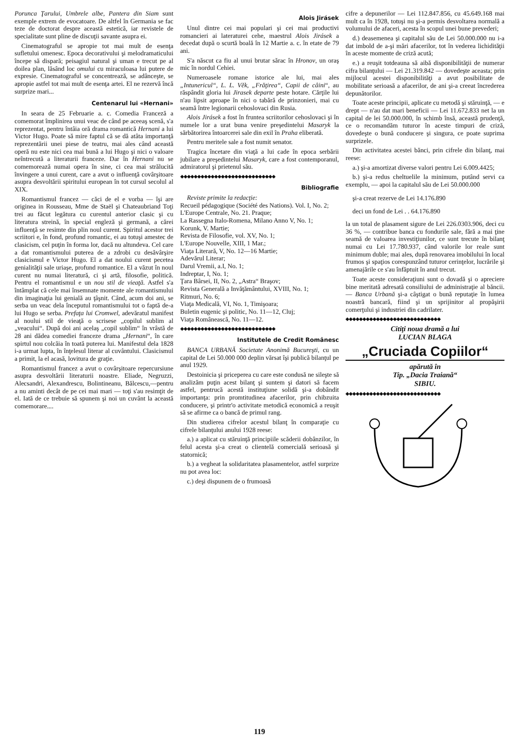Porunca Ţarului, Umbrele albe, Pantera din Siam sunt exemple extrem de evocatoare. De altfel în Germania se fac teze de doctorat despre această estetică, iar revistele de specialitate sunt pline de discuţii savante asupra ei.
Cinematograful se apropie tot mai mult de esenţa sufletului omenesc. Epoca decorativului şi melodramaticului începe să dispară; peisagiul natural şi uman e trecut pe al doilea plan, lăsând loc omului cu miraculoasa lui putere de expresie. Cinematograful se concentrează, se adânceşte, se apropie astfel tot mai mult de esenţa artei. El ne rezervă încă surprize mari...
Centenarul lui «Hernani»
In seara de 25 Februarie a. c. Comedia Franceză a comemorat împlinirea unui veac de când pe aceeaş scenă, s'a reprezentat, pentru întâia oră drama romantică Hernani a lui Victor Hugo. Poate să mire faptul că se dă atâta importanţă reprezentării unei piese de teatru, mai ales când această operă nu este nici cea mai bună a lui Hugo şi nici o valoare neîntrecută a literaturii franceze. Dar în Hernani nu se comemorează numai opera în sine, ci cea mai strălucită învingere a unui curent, care a avut o influenţă covârşitoare asupra desvoltării spiritului european în tot cursul secolul al XIX.
Romantismul francez — căci de el e vorba — îşi are originea in Rousseau, Mme de Staël şi Chateaubriand Toţi trei au făcut legătura cu curentul anterior clasic şi cu literatura streină, în special engleză şi germană, a cărei influenţă se resimte din plin noul curent. Spiritul acestor trei scriitori e, în fond, profund romantic, ei au totuşi amestec de clasicism, cel puţin în forma lor, dacă nu altundeva. Cel care a dat romantismului puterea de a zdrobi cu desăvârşire clasicismul e Victor Hugo. El a dat noului curent pecetea genialităţii sale uriaşe, profund romantice. El a văzut în noul curent nu numai literatură, ci şi artă, filosofie, politică. Pentru el romantismul e un nou stil de vieaţă. Astfel s'a întâmplat că cele mai însemnate momente ale romantismului din imaginaţia lui genială au ţâşnit. Când, acum doi ani, se serba un veac dela începutul romantismului tot o faptă de-a lui Hugo se serba. Prefaţa lui Cromwel, adevăratul manifest al noului stil de vieaţă o scrisese „copilul sublim al „veacului“. După doi ani acelaş „copil sublim“ în vrâstă de 28 ani dădea comediei franceze drama „Hernani“, în care spirtul nou colcăia în toată puterea lui. Manifestul dela 1828 i-a urmat lupta, în înţelesul literar al cuvântului. Clasicismul a primit, la el acasă, lovitura de graţie.
Romantismul francez a avut o covârşitoare repercursiune asupra desvoltării literaturii noastre. Eliade, Negruzzi, Alecsandri, Alexandrescu, Bolintineanu, Bălcescu,—pentru a nu aminti decât de pe cei mai mari — toţi s'au resimţit de el. Iată de ce trebuie să spunem şi noi un cuvânt la această comemorare....
Alois Jirásek
Unul dintre cei mai populari şi cei mai productivi romancieri ai lateraturei cehe, maestrul Alois Jirásek a decedat după o scurtă boală în 12 Martie a. c. în etate de 79 ani.
S'a născut ca fiu al unui brutar sărac în Hronov, un oraş mic în nordul Cehiei.
Numeroasele romane istorice ale lui, mai ales „Intunericul“, L. L. Věk, „Frăţirea“, Capii de câini“, au răspândit gloria lui Jirasek departe peste hotare. Cărţile lui n'au lipsit aproape în nici o tabără de prinzonieri, mai cu seamă între legionarii cehoslovaci din Rusia.
Alois Jirásek a fost în fruntea scriitorilor cehoslovaci şi în numele lor a urat buna venire preşedintelui Masaryk la sărbătorirea întoarcerei sale din exil în Praha eliberată.
Pentru meritele sale a fost numit senator.
Tragica încetare din viaţă a lui cade în epoca serbării jubilare a preşedintelui Masaryk, care a fost contemporanul, admiratorul şi prietenul său.
◆◆◆◆◆◆◆◆◆◆◆◆◆◆◆◆◆◆◆◆◆◆◆◆◆◆◆◆
Bibliografie
Reviste primite la redacţie:
Recueil pédagogique (Société des Nations). Vol. I, No. 2;
L'Europe Centrale, No. 21. Praque;
La Rassegna Italo-Romena, Milano Anno V, No. 1;
Korunk, V. Martie;
Revista de Filosofie, vol. XV, No. 1;
L'Europe Nouvelle, XIII, 1 Mar.;
Viaţa Literară, V, No. 12—16 Martie;
Adevărul Literar;
Darul Vremii, a.I, No. 1;
Indreptar, I, No. 1;
Ţara Bârsei, II, No. 2, „Astra“ Braşov;
Revista Generală a Invăţământului, XVIII, No. 1;
Ritmuri, No. 6;
Viaţa Medicală, VI, No. 1, Timişoara;
Buletin eugenic şi politic, No. 11—12, Cluj;
Viaţa Românească, No. 11—12.
◆◆◆◆◆◆◆◆◆◆◆◆◆◆◆◆◆◆◆◆◆◆◆◆◆◆◆◆
Institutele de Credit Românesc
BANCA URBANĂ Societate Anonimă Bucureşti, cu un capital de Lei 50.000 000 deplin vărsat îşi publică bilanţul pe anul 1929.
Destoinicia şi priceperea cu care este condusă ne sileşte să analizăm puţin acest bilanţ şi suntem şi datori să facem astfel, pentrucă acestă instituţiune solidă şi-a dobândit importanţa: prin promtitudinea afacerilor, prin chibzuita conducere, şi printr'o activitate metodică economică a reuşit să se afirme ca o bancă de primul rang.
Din studierea cifrelor acestul bilanţ în comparaţie cu cifrele bilanţului anului 1928 reese:
a.) a aplicat cu stăruinţă principiile scăderii dobânzilor, în felul acesta şi-a creat o clientelă comercială serioasă şi statornică;
b.) a vegheat la solidaritatea plasamentelor, astfel surprize nu pot avea loc:
c.) deşi dispunem de o frumoasă
cifre a depunerilor — Lei 112.847.856, cu 45.649.168 mai mult ca în 1928, totuşi nu şi-a permis desvoltarea normală a volumului de afaceri, acesta în scopul unei bune prevederi;
d.) deasemenea şi capitalul său de Lei 50.000.000 nu i-a dat imbold de a-şi mări afacerilor, tot în vederea lichidităţii în aceste momente de criză acută;
e.) a reuşit totdeauna să aibă disponibilităţii de numerar cifra bilanţului — Lei 21.319.842 — dovedeşte aceasta; prin mijlocul acestei disponibilităţi a avut posibilitate de mobilitate serioasă a afacerilor, de ani şi-a creeat încrederea depunătorilor.
Toate aceste principii, aplicate cu metodă şi stăruinţă, — e drept — n'au dat mari beneficii — Lei 11.672.833 net la un capital de lei 50.000.000, în schimb însă, această prudenţă, ce o recomandăm tuturor în aceste timpuri de criză, dovedeşte o bună conducere şi singura, ce poate suprima surprizele.
Din activitatea acestei bănci, prin cifrele din bilanţ, mai reese:
a.) şi-a amortizat diverse valori pentru Lei 6.009.4425;
b.) şi-a redus cheltuelile la minimum, putând servi ca exemplu, — apoi la capitalul său de Lei 50.000.000
şi-a creat rezerve de Lei 14.176.890
deci un fond de Lei . . 64.176.890
la un total de plasament sigure de Lei 226.0303.906, deci cu 36 %, — contribue banca cu fondurile sale, fără a mai ţine seamă de valoarea investiţiunilor, ce sunt trecute în bilanţ numai cu Lei 17.780.937, când valorile lor reale sunt minimum duble; mai ales, după renovarea imobilului în local frumos şi spaţios corespunzând tuturor cerinţelor, lucrările şi amenajările ce s'au înfăptuit în anul trecut.
Toate aceste consideraţiuni sunt o dovadă şi o apreciere bine meritată adresată consiliului de administraţie al băncii. — Banca Urbană şi-a câştigat o bună reputaţie în lumea noastră bancară, fiind şi un sprijinitor al propăşirii comerţului şi industriei din cadrilater.
◆◆◆◆◆◆◆◆◆◆◆◆◆◆◆◆◆◆◆◆◆◆◆◆◆◆◆◆
Citiţi noua dramă a lui
LUCIAN BLAGA
„Cruciada Copiilor“
apărută în
Tip. „Dacia Traiană“
SIBIU.
◆◆◆◆◆◆◆◆◆◆◆◆◆◆◆◆◆◆◆◆◆◆◆◆◆◆◆◆
119